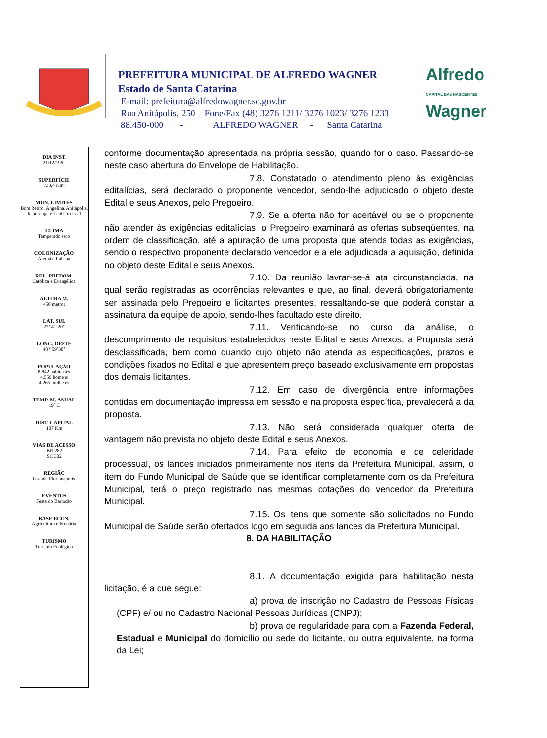PREFEITURA MUNICIPAL DE ALFREDO WAGNER
Estado de Santa Catarina
E-mail: prefeitura@alfredowagner.sc.gov.br
Rua Anitápolis, 250 – Fone/Fax (48) 3276 1211/ 3276 1023/ 3276 1233
88.450-000 - ALFREDO WAGNER - Santa Catarina
Alfredo
CAPITAL DAS NASCENTES
Wagner
DIA INST.
21/12/1961
SUPERFÍCIE
733,4 Km²
MUN. LIMITES
Bom Retiro, Angelina, Anitápolis, Ituporanga e Leoberto Leal
CLIMA
Temperado seco
COLONIZAÇÃO
Alemã e Italiana
REL. PREDOM.
Católica e Evangélica
ALTURA M.
450 metros
LAT. SUL
27ª 41´20”
LONG. OESTE
48 ª 59`30”
POPULAÇÃO
8.842 habitantes
4.559 homens
4.265 mulheres
TEMP. M. ANUAL
19º C
DIST. CAPITAL
107 Km
VIAS DE ACESSO
BR 282
SC 302
REGIÃO
Grande Florianópolis
EVENTOS
Festa do Barracão
BASE ECON.
Agricultura e Pecuária
TURISMO
Turismo Ecológico
conforme documentação apresentada na própria sessão, quando for o caso. Passando-se neste caso abertura do Envelope de Habilitação.
7.8. Constatado o atendimento pleno às exigências editalícias, será declarado o proponente vencedor, sendo-lhe adjudicado o objeto deste Edital e seus Anexos, pelo Pregoeiro.
7.9. Se a oferta não for aceitável ou se o proponente não atender às exigências editalícias, o Pregoeiro examinará as ofertas subseqüentes, na ordem de classificação, até a apuração de uma proposta que atenda todas as exigências, sendo o respectivo proponente declarado vencedor e a ele adjudicada a aquisição, definida no objeto deste Edital e seus Anexos.
7.10. Da reunião lavrar-se-á ata circunstanciada, na qual serão registradas as ocorrências relevantes e que, ao final, deverá obrigatoriamente ser assinada pelo Pregoeiro e licitantes presentes, ressaltando-se que poderá constar a assinatura da equipe de apoio, sendo-lhes facultado este direito.
7.11. Verificando-se no curso da análise, o descumprimento de requisitos estabelecidos neste Edital e seus Anexos, a Proposta será desclassificada, bem como quando cujo objeto não atenda as especificações, prazos e condições fixados no Edital e que apresentem preço baseado exclusivamente em propostas dos demais licitantes.
7.12. Em caso de divergência entre informações contidas em documentação impressa em sessão e na proposta específica, prevalecerá a da proposta.
7.13. Não será considerada qualquer oferta de vantagem não prevista no objeto deste Edital e seus Anexos.
7.14. Para efeito de economia e de celeridade processual, os lances iniciados primeiramente nos itens da Prefeitura Municipal, assim, o item do Fundo Municipal de Saúde que se identificar completamente com os da Prefeitura Municipal, terá o preço registrado nas mesmas cotações do vencedor da Prefeitura Municipal.
7.15. Os itens que somente são solicitados no Fundo Municipal de Saúde serão ofertados logo em seguida aos lances da Prefeitura Municipal.
8. DA HABILITAÇÃO
8.1. A documentação exigida para habilitação nesta licitação, é a que segue:
a) prova de inscrição no Cadastro de Pessoas Físicas (CPF) e/ ou no Cadastro Nacional Pessoas Jurídicas (CNPJ);
b) prova de regularidade para com a Fazenda Federal, Estadual e Municipal do domicílio ou sede do licitante, ou outra equivalente, na forma da Lei;